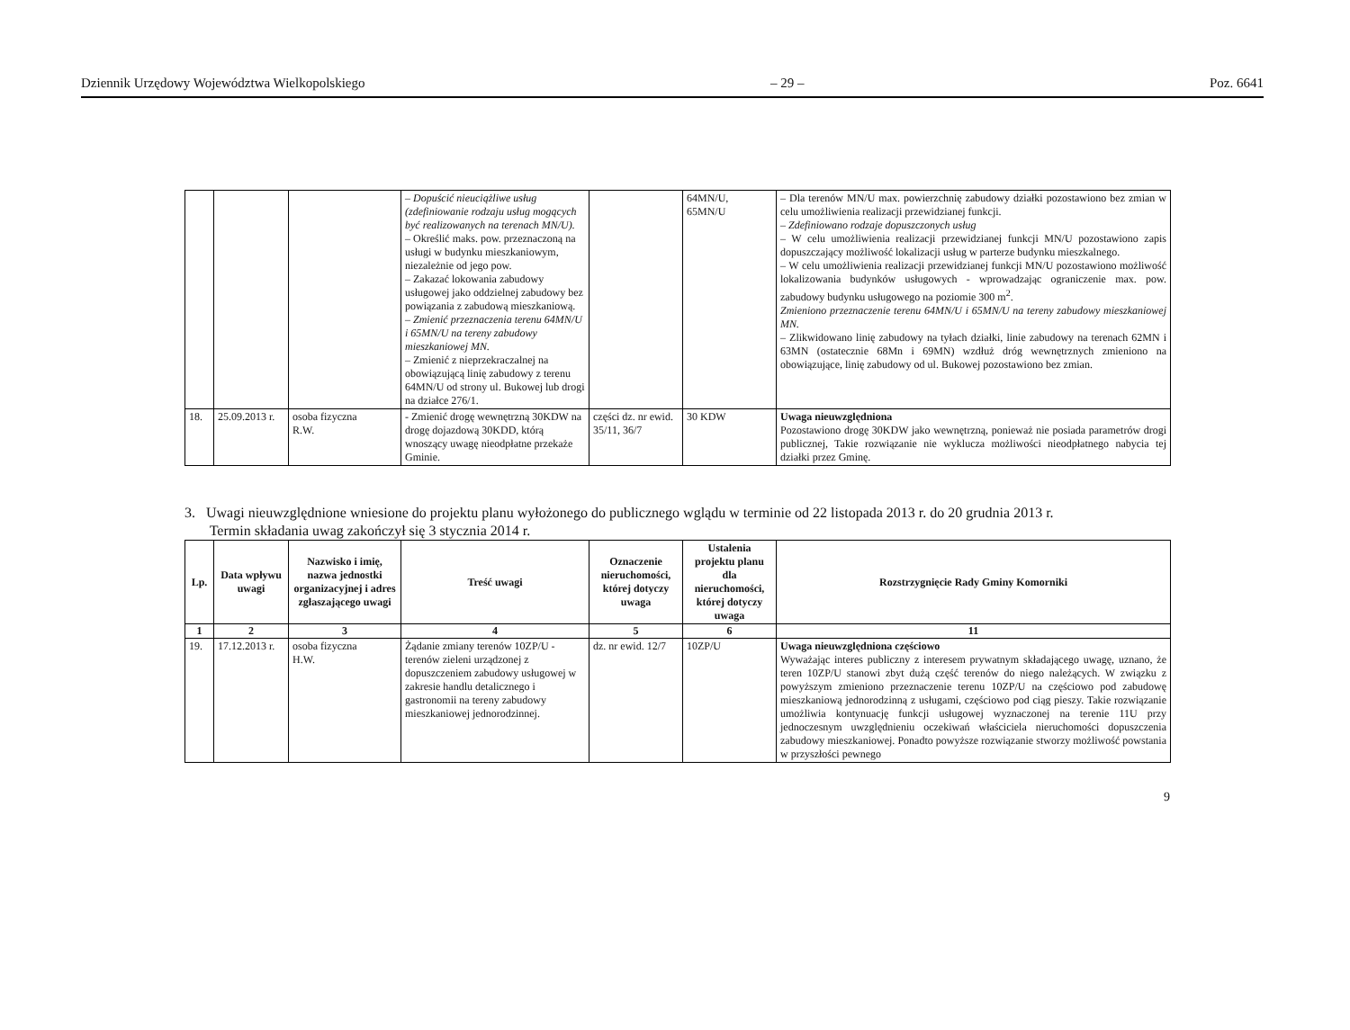Dziennik Urzędowy Województwa Wielkopolskiego – 29 – Poz. 6641
| | | | – Dopuścić nieuciążliwe usług (zdefiniowanie rodzaju usług mogących być realizowanych na terenach MN/U). – Określić maks. pow. przeznaczoną na usługi w budynku mieszkaniowym, niezależnie od jego pow. – Zakazać lokowania zabudowy usługowej jako oddzielnej zabudowy bez powiązania z zabudową mieszkaniową. – Zmienić przeznaczenia terenu 64MN/U i 65MN/U na tereny zabudowy mieszkaniowej MN. – Zmienić z nieprzekraczalnej na obowiązującą linię zabudowy z terenu 64MN/U od strony ul. Bukowej lub drogi na działce 276/1. | | 64MN/U, 65MN/U | – Dla terenów MN/U max. powierzchnię zabudowy działki pozostawiono bez zmian w celu umożliwienia realizacji przewidzianej funkcji. – Zdefiniowano rodzaje dopuszczonych usług – W celu umożliwienia realizacji przewidzianej funkcji MN/U pozostawiono zapis dopuszczający możliwość lokalizacji usług w parterze budynku mieszkalnego. – W celu umożliwienia realizacji przewidzianej funkcji MN/U pozostawiono możliwość lokalizowania budynków usługowych - wprowadzając ograniczenie max. pow. zabudowy budynku usługowego na poziomie 300 m<sup>2</sup>. Zmieniono przeznaczenie terenu 64MN/U i 65MN/U na tereny zabudowy mieszkaniowej MN. – Zlikwidowano linię zabudowy na tyłach działki, linie zabudowy na terenach 62MN i 63MN (ostatecznie 68Mn i 69MN) wzdłuż dróg wewnętrznych zmieniono na obowiązujące, linię zabudowy od ul. Bukowej pozostawiono bez zmian. |
| 18. | 25.09.2013 r. | osoba fizyczna R.W. | - Zmienić drogę wewnętrzną 30KDW na drogę dojazdową 30KDD, którą wnoszący uwagę nieodpłatne przekaże Gminie. | części dz. nr ewid. 35/11, 36/7 | 30 KDW | Uwaga nieuwzględniona Pozostawiono drogę 30KDW jako wewnętrzną, ponieważ nie posiada parametrów drogi publicznej, Takie rozwiązanie nie wyklucza możliwości nieodpłatnego nabycia tej działki przez Gminę. |
3. Uwagi nieuwzględnione wniesione do projektu planu wyłożonego do publicznego wglądu w terminie od 22 listopada 2013 r. do 20 grudnia 2013 r.
Termin składania uwag zakończył się 3 stycznia 2014 r.
| Lp. | Data wpływu uwagi | Nazwisko i imię, nazwa jednostki organizacyjnej i adres zgłaszającego uwagi | Treść uwagi | Oznaczenie nieruchomości, której dotyczy uwaga | Ustalenia projektu planu dla nieruchomości, której dotyczy uwaga | Rozstrzygnięcie Rady Gminy Komorniki |
| --- | --- | --- | --- | --- | --- | --- |
| 1 | 2 | 3 | 4 | 5 | 6 | 11 |
| 19. | 17.12.2013 r. | osoba fizyczna H.W. | Żądanie zmiany terenów 10ZP/U - terenów zieleni urządzonej z dopuszczeniem zabudowy usługowej w zakresie handlu detalicznego i gastronomii na tereny zabudowy mieszkaniowej jednorodzinnej. | dz. nr ewid. 12/7 | 10ZP/U | Uwaga nieuwzględniona częściowo Wyważając interes publiczny z interesem prywatnym składającego uwagę, uznano, że teren 10ZP/U stanowi zbyt dużą część terenów do niego należących. W związku z powyższym zmieniono przeznaczenie terenu 10ZP/U na częściowo pod zabudowę mieszkaniową jednorodzinną z usługami, częściowo pod ciąg pieszy. Takie rozwiązanie umożliwia kontynuację funkcji usługowej wyznaczonej na terenie 11U przy jednoczesnym uwzględnieniu oczekiwań właściciela nieruchomości dopuszczenia zabudowy mieszkaniowej. Ponadto powyższe rozwiązanie stworzy możliwość powstania w przyszłości pewnego |
9